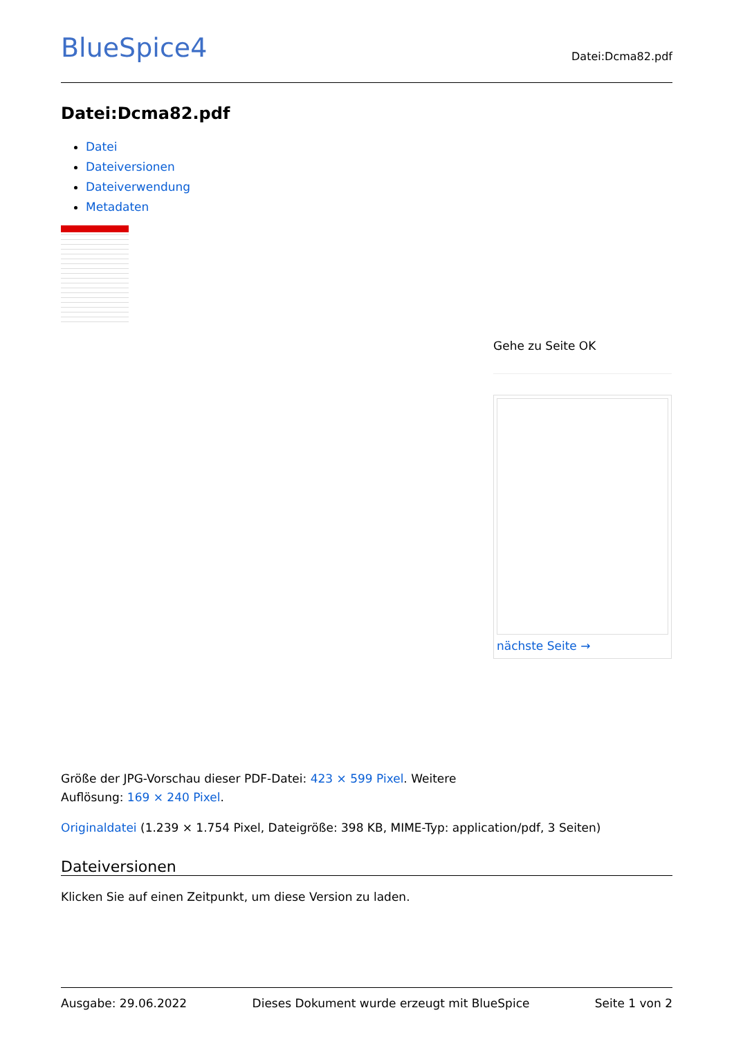BlueSpice4 Datei:Dcma82.pdf
Datei:Dcma82.pdf
Datei
Dateiversionen
Dateiverwendung
Metadaten
Gehe zu Seite OK
nächste Seite →
Größe der JPG-Vorschau dieser PDF-Datei: 423 × 599 Pixel. Weitere
Auflösung: 169 × 240 Pixel.
Originaldatei (1.239 × 1.754 Pixel, Dateigröße: 398 KB, MIME-Typ: application/pdf, 3 Seiten)
Dateiversionen
Klicken Sie auf einen Zeitpunkt, um diese Version zu laden.
Ausgabe: 29.06.2022 Dieses Dokument wurde erzeugt mit BlueSpice Seite 1 von 2